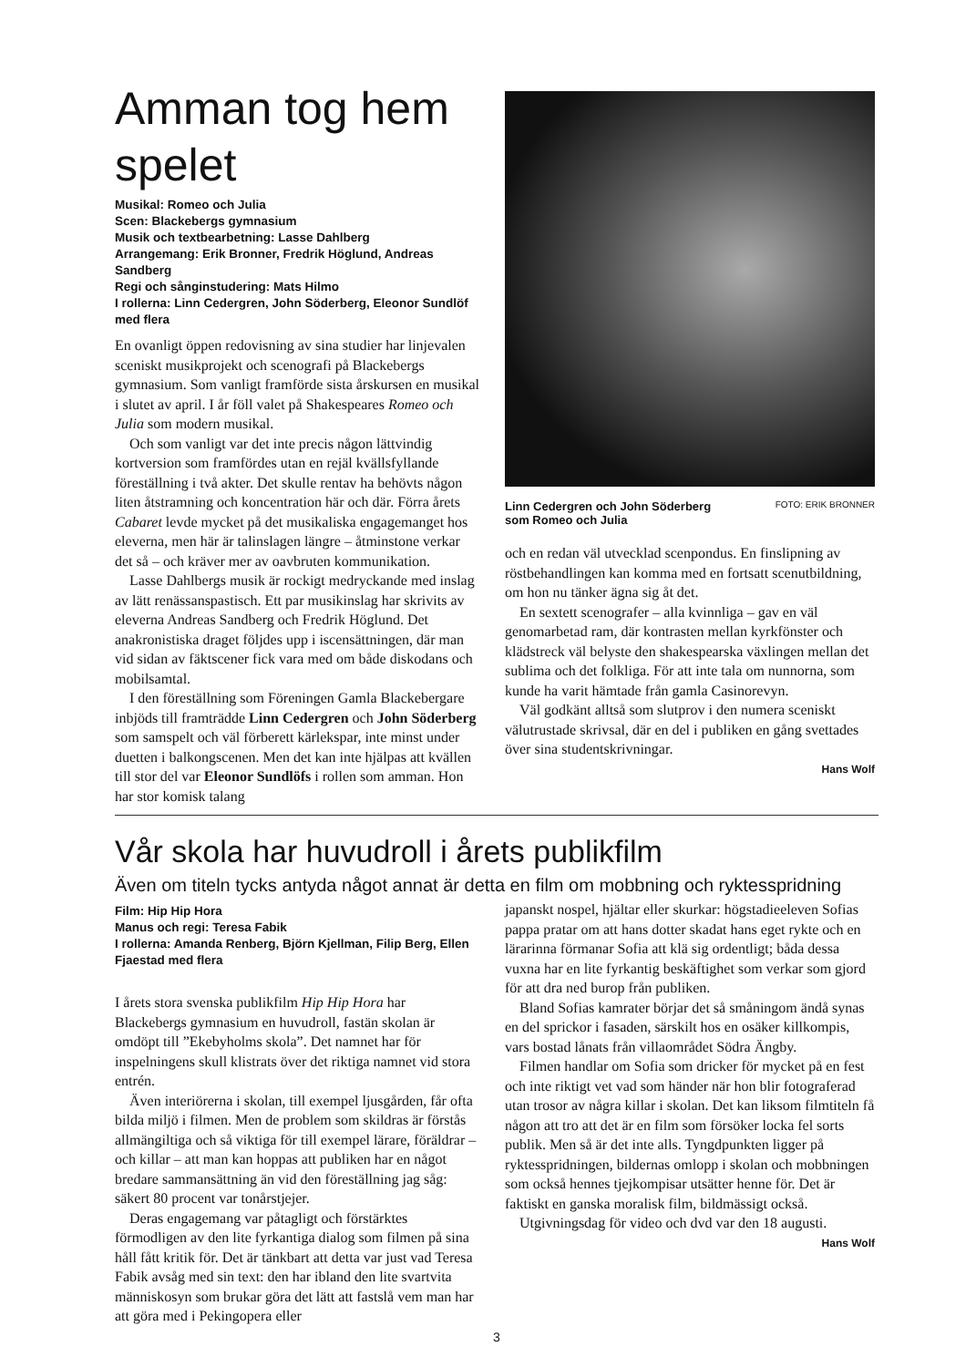Amman tog hem spelet
Musikal: Romeo och Julia
Scen: Blackebergs gymnasium
Musik och textbearbetning: Lasse Dahlberg
Arrangemang: Erik Bronner, Fredrik Höglund, Andreas Sandberg
Regi och sånginstudering: Mats Hilmo
I rollerna: Linn Cedergren, John Söderberg, Eleonor Sundlöf med flera
En ovanligt öppen redovisning av sina studier har linjevalen sceniskt musikprojekt och scenografi på Blackebergs gymnasium. Som vanligt framförde sista årskursen en musikal i slutet av april. I år föll valet på Shakespeares Romeo och Julia som modern musikal.
Och som vanligt var det inte precis någon lättvindig kortversion som framfördes utan en rejäl kvällsfyllande föreställning i två akter. Det skulle rentav ha behövts någon liten åtstramning och koncentration här och där. Förra årets Cabaret levde mycket på det musikaliska engagemanget hos eleverna, men här är talinslagen längre – åtminstone verkar det så – och kräver mer av oavbruten kommunikation.
Lasse Dahlbergs musik är rockigt medryckande med inslag av lätt renässanspastisch. Ett par musikinslag har skrivits av eleverna Andreas Sandberg och Fredrik Höglund. Det anakronistiska draget följdes upp i iscensättningen, där man vid sidan av fäktscener fick vara med om både diskodans och mobilsamtal.
I den föreställning som Föreningen Gamla Blackebergare inbjöds till framträdde Linn Cedergren och John Söderberg som samspelt och väl förberett kärlekspar, inte minst under duetten i balkongscenen. Men det kan inte hjälpas att kvällen till stor del var Eleonor Sundlöfs i rollen som amman. Hon har stor komisk talang
Linn Cedergren och John Söderberg
som Romeo och Julia FOTO: ERIK BRONNER
och en redan väl utvecklad scenpondus. En finslipning av röstbehandlingen kan komma med en fortsatt scenutbildning, om hon nu tänker ägna sig åt det.
En sextett scenografer – alla kvinnliga – gav en väl genomarbetad ram, där kontrasten mellan kyrkfönster och klädstreck väl belyste den shakespearska växlingen mellan det sublima och det folkliga. För att inte tala om nunnorna, som kunde ha varit hämtade från gamla Casinorevyn.
Väl godkänt alltså som slutprov i den numera sceniskt välutrustade skrivsal, där en del i publiken en gång svettades över sina studentskrivningar.
Hans Wolf
Vår skola har huvudroll i årets publikfilm
Även om titeln tycks antyda något annat är detta en film om mobbning och ryktesspridning
Film: Hip Hip Hora
Manus och regi: Teresa Fabik
I rollerna: Amanda Renberg, Björn Kjellman, Filip Berg, Ellen Fjaestad med flera
I årets stora svenska publikfilm Hip Hip Hora har Blackebergs gymnasium en huvudroll, fastän skolan är omdöpt till ”Ekebyholms skola”. Det namnet har för inspelningens skull klistrats över det riktiga namnet vid stora entrén.
Även interiörerna i skolan, till exempel ljusgården, får ofta bilda miljö i filmen. Men de problem som skildras är förstås allmängiltiga och så viktiga för till exempel lärare, föräldrar – och killar – att man kan hoppas att publiken har en något bredare sammansättning än vid den föreställning jag såg: säkert 80 procent var tonårstjejer.
Deras engagemang var påtagligt och förstärktes förmodligen av den lite fyrkantiga dialog som filmen på sina håll fått kritik för. Det är tänkbart att detta var just vad Teresa Fabik avsåg med sin text: den har ibland den lite svartvita människosyn som brukar göra det lätt att fastslå vem man har att göra med i Pekingopera eller
japanskt nospel, hjältar eller skurkar: högstadieeleven Sofias pappa pratar om att hans dotter skadat hans eget rykte och en lärarinna förmanar Sofia att klä sig ordentligt; båda dessa vuxna har en lite fyrkantig beskäftighet som verkar som gjord för att dra ned burop från publiken.
Bland Sofias kamrater börjar det så småningom ändå synas en del sprickor i fasaden, särskilt hos en osäker killkompis, vars bostad lånats från villaområdet Södra Ängby.
Filmen handlar om Sofia som dricker för mycket på en fest och inte riktigt vet vad som händer när hon blir fotograferad utan trosor av några killar i skolan. Det kan liksom filmtiteln få någon att tro att det är en film som försöker locka fel sorts publik. Men så är det inte alls. Tyngdpunkten ligger på ryktesspridningen, bildernas omlopp i skolan och mobbningen som också hennes tjejkompisar utsätter henne för. Det är faktiskt en ganska moralisk film, bildmässigt också.
Utgivningsdag för video och dvd var den 18 augusti.
Hans Wolf
3